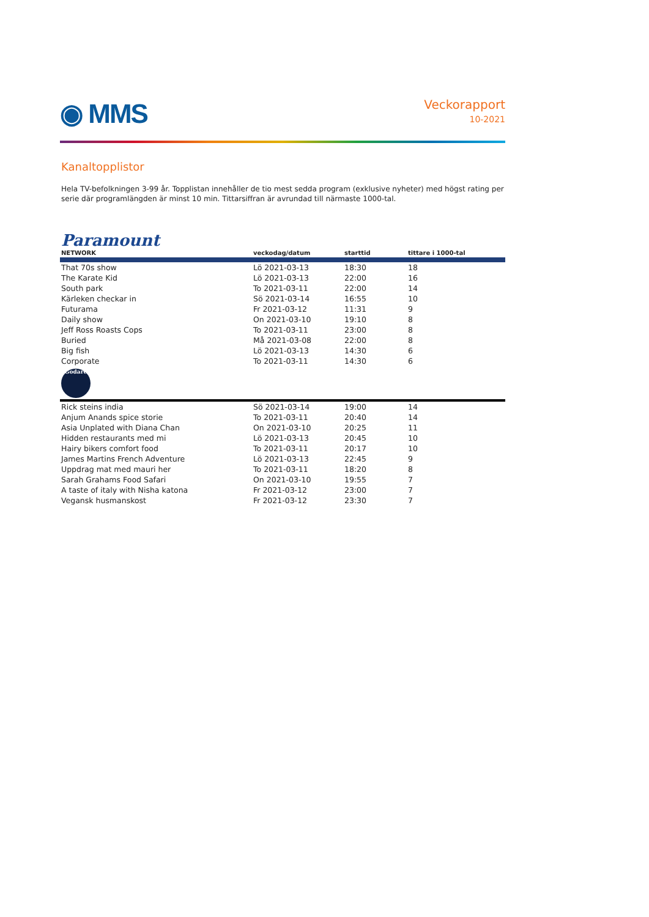◉ MMS
Veckorapport
10-2021
Kanaltopplistor
Hela TV-befolkningen 3-99 år. Topplistan innehåller de tio mest sedda program (exklusive nyheter) med högst rating per serie där programlängden är minst 10 min. Tittarsiffran är avrundad till närmaste 1000-tal.
| Paramount NETWORK | veckodag/datum | starttid | tittare i 1000-tal |
| --- | --- | --- | --- |
| That 70s show | Lö 2021-03-13 | 18:30 | 18 |
| The Karate Kid | Lö 2021-03-13 | 22:00 | 16 |
| South park | To 2021-03-11 | 22:00 | 14 |
| Kärleken checkar in | Sö 2021-03-14 | 16:55 | 10 |
| Futurama | Fr 2021-03-12 | 11:31 | 9 |
| Daily show | On 2021-03-10 | 19:10 | 8 |
| Jeff Ross Roasts Cops | To 2021-03-11 | 23:00 | 8 |
| Buried | Må 2021-03-08 | 22:00 | 8 |
| Big fish | Lö 2021-03-13 | 14:30 | 6 |
| Corporate | To 2021-03-11 | 14:30 | 6 |
| Godare | | | |
| Rick steins india | Sö 2021-03-14 | 19:00 | 14 |
| Anjum Anands spice storie | To 2021-03-11 | 20:40 | 14 |
| Asia Unplated with Diana Chan | On 2021-03-10 | 20:25 | 11 |
| Hidden restaurants med mi | Lö 2021-03-13 | 20:45 | 10 |
| Hairy bikers comfort food | To 2021-03-11 | 20:17 | 10 |
| James Martins French Adventure | Lö 2021-03-13 | 22:45 | 9 |
| Uppdrag mat med mauri her | To 2021-03-11 | 18:20 | 8 |
| Sarah Grahams Food Safari | On 2021-03-10 | 19:55 | 7 |
| A taste of italy with Nisha katona | Fr 2021-03-12 | 23:00 | 7 |
| Vegansk husmanskost | Fr 2021-03-12 | 23:30 | 7 |